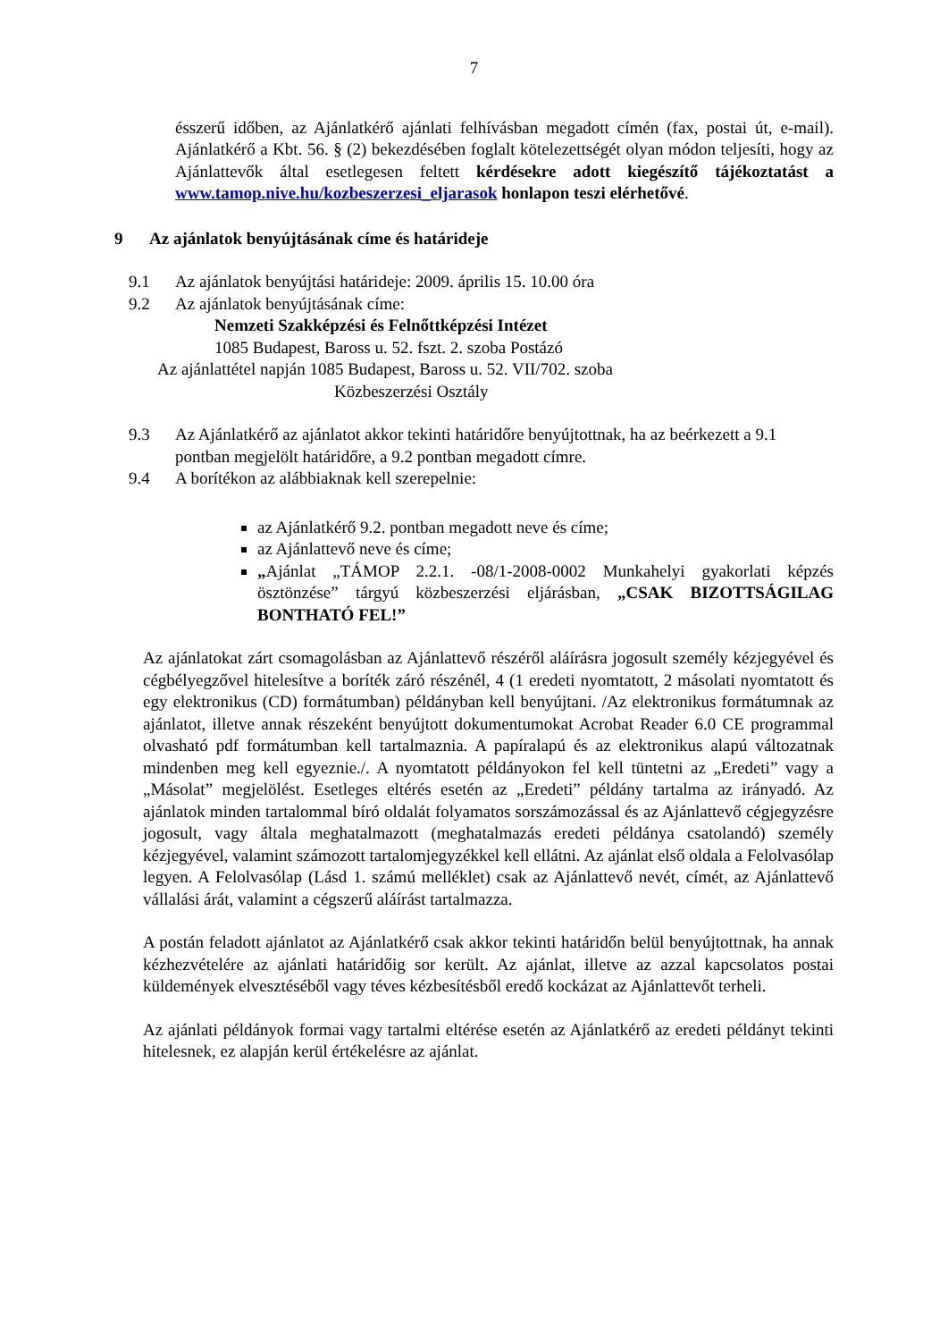7
ésszerű időben, az Ajánlatkérő ajánlati felhívásban megadott címén (fax, postai út, e-mail). Ajánlatkérő a Kbt. 56. § (2) bekezdésében foglalt kötelezettségét olyan módon teljesíti, hogy az Ajánlattevők által esetlegesen feltett kérdésekre adott kiegészítő tájékoztatást a www.tamop.nive.hu/kozbeszerzesi_eljarasok honlapon teszi elérhetővé.
9 Az ajánlatok benyújtásának címe és határideje
9.1 Az ajánlatok benyújtási határideje: 2009. április 15. 10.00 óra
9.2 Az ajánlatok benyújtásának címe:
Nemzeti Szakképzési és Felnőttképzési Intézet
1085 Budapest, Baross u. 52. fszt. 2. szoba Postázó
Az ajánlattétel napján 1085 Budapest, Baross u. 52. VII/702. szoba
Közbeszerzési Osztály
9.3 Az Ajánlatkérő az ajánlatot akkor tekinti határidőre benyújtottnak, ha az beérkezett a 9.1 pontban megjelölt határidőre, a 9.2 pontban megadott címre.
9.4 A borítékon az alábbiaknak kell szerepelnie:
az Ajánlatkérő 9.2. pontban megadott neve és címe;
az Ajánlattevő neve és címe;
„Ajánlat „TÁMOP 2.2.1. -08/1-2008-0002 Munkahelyi gyakorlati képzés ösztönzése” tárgyú közbeszerzési eljárásban, „CSAK BIZOTTSÁGILAG BONTHATÓ FEL!”
Az ajánlatokat zárt csomagolásban az Ajánlattevő részéről aláírásra jogosult személy kézjegyével és cégbélyegzővel hitelesítve a boríték záró részénél, 4 (1 eredeti nyomtatott, 2 másolati nyomtatott és egy elektronikus (CD) formátumban) példányban kell benyújtani. /Az elektronikus formátumnak az ajánlatot, illetve annak részeként benyújtott dokumentumokat Acrobat Reader 6.0 CE programmal olvasható pdf formátumban kell tartalmaznia. A papíralapú és az elektronikus alapú változatnak mindenben meg kell egyeznie./. A nyomtatott példányokon fel kell tüntetni az „Eredeti” vagy a „Másolat” megjelölést. Esetleges eltérés esetén az „Eredeti” példány tartalma az irányadó. Az ajánlatok minden tartalommal bíró oldalát folyamatos sorszámozással és az Ajánlattevő cégjegyzésre jogosult, vagy általa meghatalmazott (meghatalmazás eredeti példánya csatolandó) személy kézjegyével, valamint számozott tartalomjegyzékkel kell ellátni. Az ajánlat első oldala a Felolvasólap legyen. A Felolvasólap (Lásd 1. számú melléklet) csak az Ajánlattevő nevét, címét, az Ajánlattevő vállalási árát, valamint a cégszerű aláírást tartalmazza.
A postán feladott ajánlatot az Ajánlatkérő csak akkor tekinti határidőn belül benyújtottnak, ha annak kézhezvételére az ajánlati határidőig sor került. Az ajánlat, illetve az azzal kapcsolatos postai küldemények elvesztéséből vagy téves kézbesítésből eredő kockázat az Ajánlattevőt terheli.
Az ajánlati példányok formai vagy tartalmi eltérése esetén az Ajánlatkérő az eredeti példányt tekinti hitelesnek, ez alapján kerül értékelésre az ajánlat.